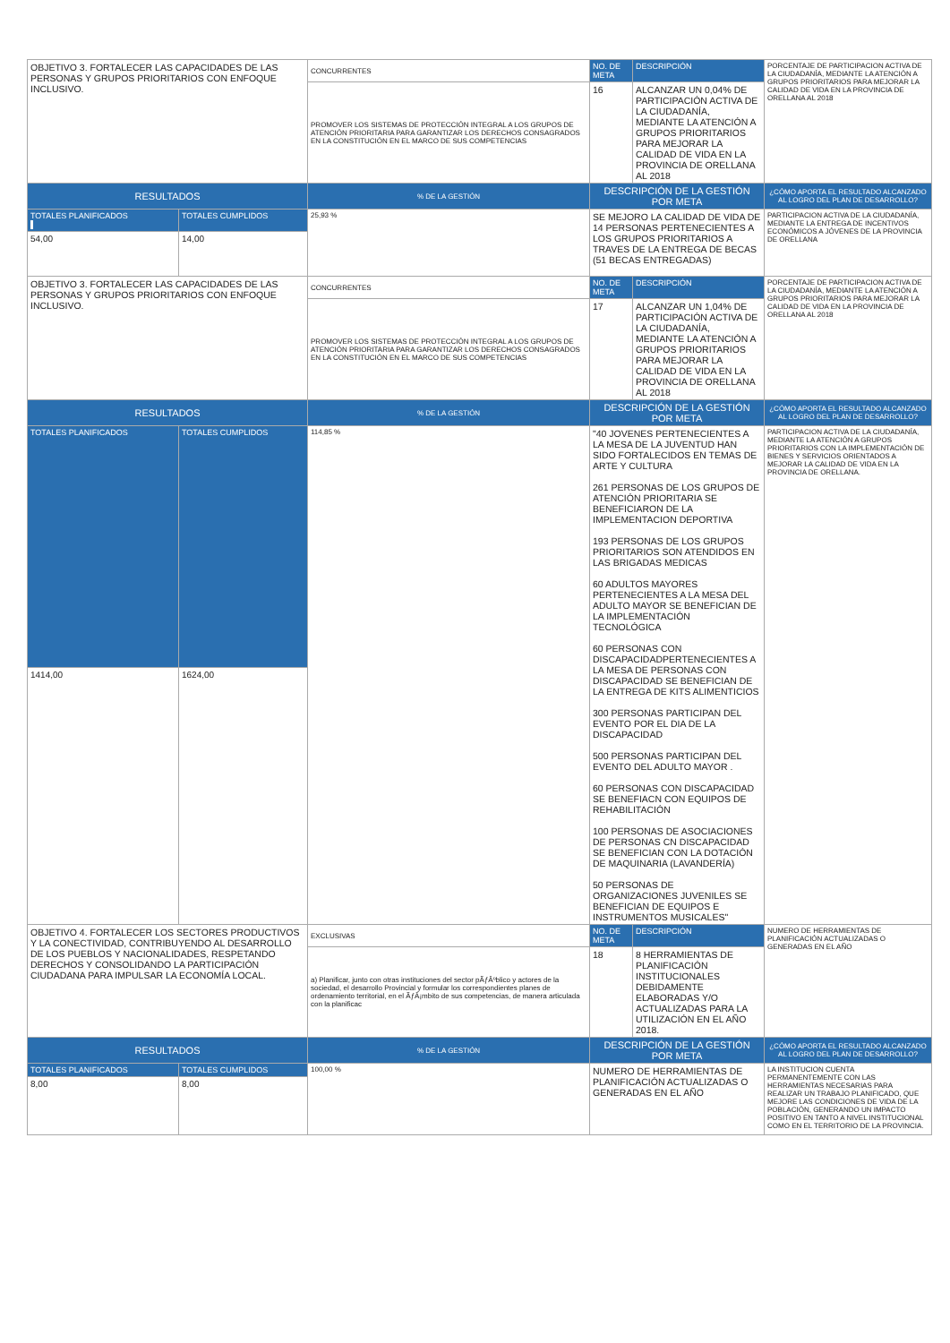| OBJETIVO 3. FORTALECER LAS CAPACIDADES DE LAS PERSONAS Y GRUPOS PRIORITARIOS CON ENFOQUE INCLUSIVO. | | CONCURRENTES | NO. DE META | DESCRIPCIÓN | PORCENTAJE DE PARTICIPACION ACTIVA DE LA CIUDADANÍA, MEDIANTE LA ATENCIÓN A GRUPOS PRIORITARIOS PARA MEJORAR LA CALIDAD DE VIDA EN LA PROVINCIA DE ORELLANA AL 2018 |
| | | PROMOVER LOS SISTEMAS DE PROTECCIÓN INTEGRAL A LOS GRUPOS DE ATENCIÓN PRIORITARIA PARA GARANTIZAR LOS DERECHOS CONSAGRADOS EN LA CONSTITUCIÓN EN EL MARCO DE SUS COMPETENCIAS | 16 | ALCANZAR UN 0,04% DE PARTICIPACIÓN ACTIVA DE LA CIUDADANÍA, MEDIANTE LA ATENCIÓN A GRUPOS PRIORITARIOS PARA MEJORAR LA CALIDAD DE VIDA EN LA PROVINCIA DE ORELLANA AL 2018 | |
| RESULTADOS | | % DE LA GESTIÓN | DESCRIPCIÓN DE LA GESTIÓN POR META | | ¿CÓMO APORTA EL RESULTADO ALCANZADO AL LOGRO DEL PLAN DE DESARROLLO? |
| TOTALES PLANIFICADOS | TOTALES CUMPLIDOS | 25,93 % | SE MEJORO LA CALIDAD DE VIDA DE 14 PERSONAS PERTENECIENTES A LOS GRUPOS PRIORITARIOS A TRAVES DE LA ENTREGA DE BECAS (51 BECAS ENTREGADAS) | | PARTICIPACION ACTIVA DE LA CIUDADANÍA, MEDIANTE LA ENTREGA DE INCENTIVOS ECONÓMICOS A JÓVENES DE LA PROVINCIA DE ORELLANA |
| 54,00 | 14,00 | | | | |
| OBJETIVO 3. FORTALECER LAS CAPACIDADES DE LAS PERSONAS Y GRUPOS PRIORITARIOS CON ENFOQUE INCLUSIVO. | | CONCURRENTES | NO. DE META | DESCRIPCIÓN | PORCENTAJE DE PARTICIPACION ACTIVA DE LA CIUDADANÍA, MEDIANTE LA ATENCIÓN A GRUPOS PRIORITARIOS PARA MEJORAR LA CALIDAD DE VIDA EN LA PROVINCIA DE ORELLANA AL 2018 |
| | | PROMOVER LOS SISTEMAS DE PROTECCIÓN INTEGRAL A LOS GRUPOS DE ATENCIÓN PRIORITARIA PARA GARANTIZAR LOS DERECHOS CONSAGRADOS EN LA CONSTITUCIÓN EN EL MARCO DE SUS COMPETENCIAS | 17 | ALCANZAR UN 1,04% DE PARTICIPACIÓN ACTIVA DE LA CIUDADANÍA, MEDIANTE LA ATENCIÓN A GRUPOS PRIORITARIOS PARA MEJORAR LA CALIDAD DE VIDA EN LA PROVINCIA DE ORELLANA AL 2018 | |
| RESULTADOS | | % DE LA GESTIÓN | DESCRIPCIÓN DE LA GESTIÓN POR META | | ¿CÓMO APORTA EL RESULTADO ALCANZADO AL LOGRO DEL PLAN DE DESARROLLO? |
| TOTALES PLANIFICADOS | TOTALES CUMPLIDOS | 114,85 % | "40 JOVENES PERTENECIENTES A LA MESA DE LA JUVENTUD HAN SIDO FORTALECIDOS EN TEMAS DE ARTE Y CULTURA 261 PERSONAS DE LOS GRUPOS DE ATENCIÓN PRIORITARIA SE BENEFICIARON DE LA IMPLEMENTACION DEPORTIVA 193 PERSONAS DE LOS GRUPOS PRIORITARIOS SON ATENDIDOS EN LAS BRIGADAS MEDICAS 60 ADULTOS MAYORES PERTENECIENTES A LA MESA DEL ADULTO MAYOR SE BENEFICIAN DE LA IMPLEMENTACIÓN TECNOLÓGICA 60 PERSONAS CON DISCAPACIDADPERTENECIENTES A LA MESA DE PERSONAS CON DISCAPACIDAD SE BENEFICIAN DE LA ENTREGA DE KITS ALIMENTICIOS 300 PERSONAS PARTICIPAN DEL EVENTO POR EL DIA DE LA DISCAPACIDAD 500 PERSONAS PARTICIPAN DEL EVENTO DEL ADULTO MAYOR . 60 PERSONAS CON DISCAPACIDAD SE BENEFIACN CON EQUIPOS DE REHABILITACIÓN 100 PERSONAS DE ASOCIACIONES DE PERSONAS CN DISCAPACIDAD SE BENEFICIAN CON LA DOTACIÓN DE MAQUINARIA (LAVANDERÍA) 50 PERSONAS DE ORGANIZACIONES JUVENILES SE BENEFICIAN DE EQUIPOS E INSTRUMENTOS MUSICALES" | | PARTICIPACION ACTIVA DE LA CIUDADANÍA, MEDIANTE LA ATENCIÓN A GRUPOS PRIORITARIOS CON LA IMPLEMENTACIÓN DE BIENES Y SERVICIOS ORIENTADOS A MEJORAR LA CALIDAD DE VIDA EN LA PROVINCIA DE ORELLANA. |
| 1414,00 | 1624,00 | | | | |
| OBJETIVO 4. FORTALECER LOS SECTORES PRODUCTIVOS Y LA CONECTIVIDAD, CONTRIBUYENDO AL DESARROLLO DE LOS PUEBLOS Y NACIONALIDADES, RESPETANDO DERECHOS Y CONSOLIDANDO LA PARTICIPACIÓN CIUDADANA PARA IMPULSAR LA ECONOMÍA LOCAL. | | EXCLUSIVAS | NO. DE META | DESCRIPCIÓN | NUMERO DE HERRAMIENTAS DE PLANIFICACIÓN ACTUALIZADAS O GENERADAS EN EL AÑO |
| | | a) Planificar, junto con otras instituciones del sector pÃƒÂºblico y actores de la sociedad, el desarrollo Provincial y formular los correspondientes planes de ordenamiento territorial, en el ÃƒÂ¡mbito de sus competencias, de manera articulada con la planificac | 18 | 8 HERRAMIENTAS DE PLANIFICACIÓN INSTITUCIONALES DEBIDAMENTE ELABORADAS Y/O ACTUALIZADAS PARA LA UTILIZACIÓN EN EL AÑO 2018. | |
| RESULTADOS | | % DE LA GESTIÓN | DESCRIPCIÓN DE LA GESTIÓN POR META | | ¿CÓMO APORTA EL RESULTADO ALCANZADO AL LOGRO DEL PLAN DE DESARROLLO? |
| TOTALES PLANIFICADOS | TOTALES CUMPLIDOS | 100,00 % | NUMERO DE HERRAMIENTAS DE PLANIFICACIÓN ACTUALIZADAS O GENERADAS EN EL AÑO | | LA INSTITUCION CUENTA PERMANENTEMENTE CON LAS HERRAMIENTAS NECESARIAS PARA REALIZAR UN TRABAJO PLANIFICADO, QUE MEJORE LAS CONDICIONES DE VIDA DE LA POBLACIÓN, GENERANDO UN IMPACTO POSITIVO EN TANTO A NIVEL INSTITUCIONAL COMO EN EL TERRITORIO DE LA PROVINCIA. |
| 8,00 | 8,00 | | | | |